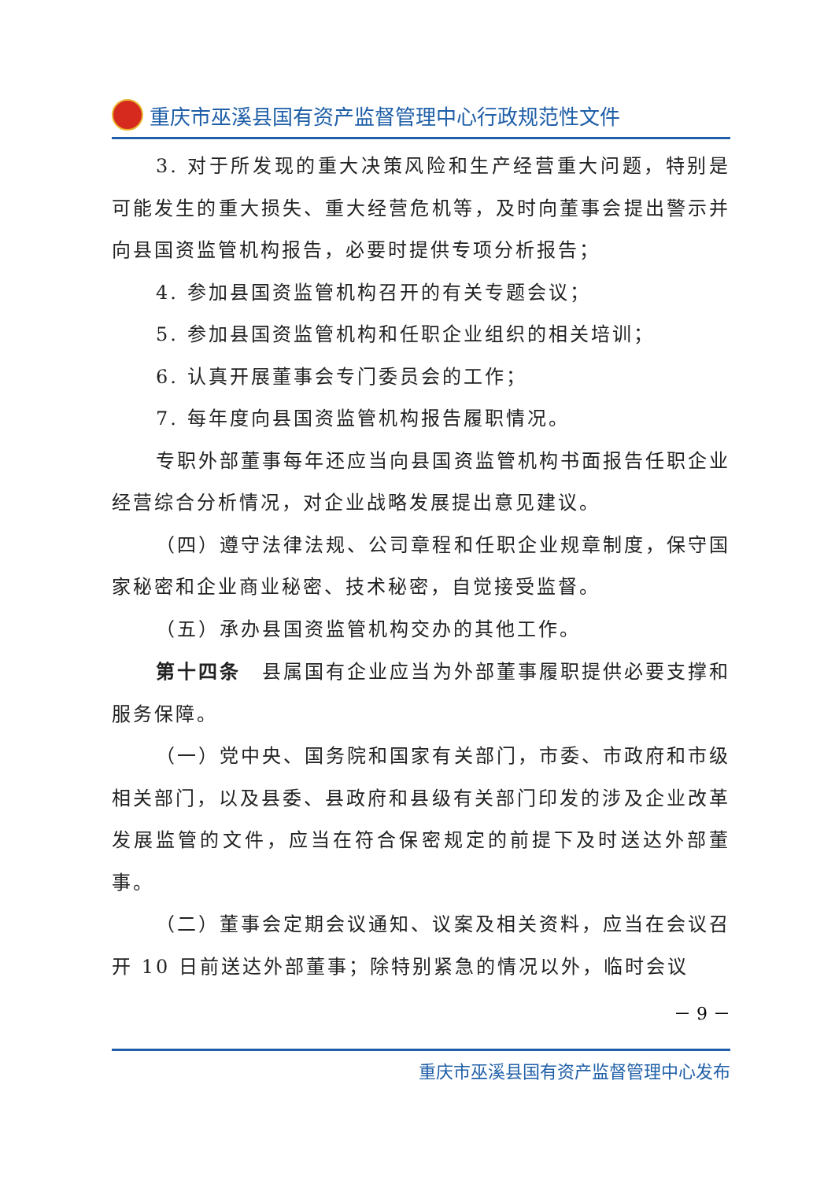重庆市巫溪县国有资产监督管理中心行政规范性文件
3. 对于所发现的重大决策风险和生产经营重大问题，特别是可能发生的重大损失、重大经营危机等，及时向董事会提出警示并向县国资监管机构报告，必要时提供专项分析报告；
4. 参加县国资监管机构召开的有关专题会议；
5. 参加县国资监管机构和任职企业组织的相关培训；
6. 认真开展董事会专门委员会的工作；
7. 每年度向县国资监管机构报告履职情况。
专职外部董事每年还应当向县国资监管机构书面报告任职企业经营综合分析情况，对企业战略发展提出意见建议。
（四）遵守法律法规、公司章程和任职企业规章制度，保守国家秘密和企业商业秘密、技术秘密，自觉接受监督。
（五）承办县国资监管机构交办的其他工作。
第十四条　县属国有企业应当为外部董事履职提供必要支撑和服务保障。
（一）党中央、国务院和国家有关部门，市委、市政府和市级相关部门，以及县委、县政府和县级有关部门印发的涉及企业改革发展监管的文件，应当在符合保密规定的前提下及时送达外部董事。
（二）董事会定期会议通知、议案及相关资料，应当在会议召开 10 日前送达外部董事；除特别紧急的情况以外，临时会议
－ 9 －
重庆市巫溪县国有资产监督管理中心发布